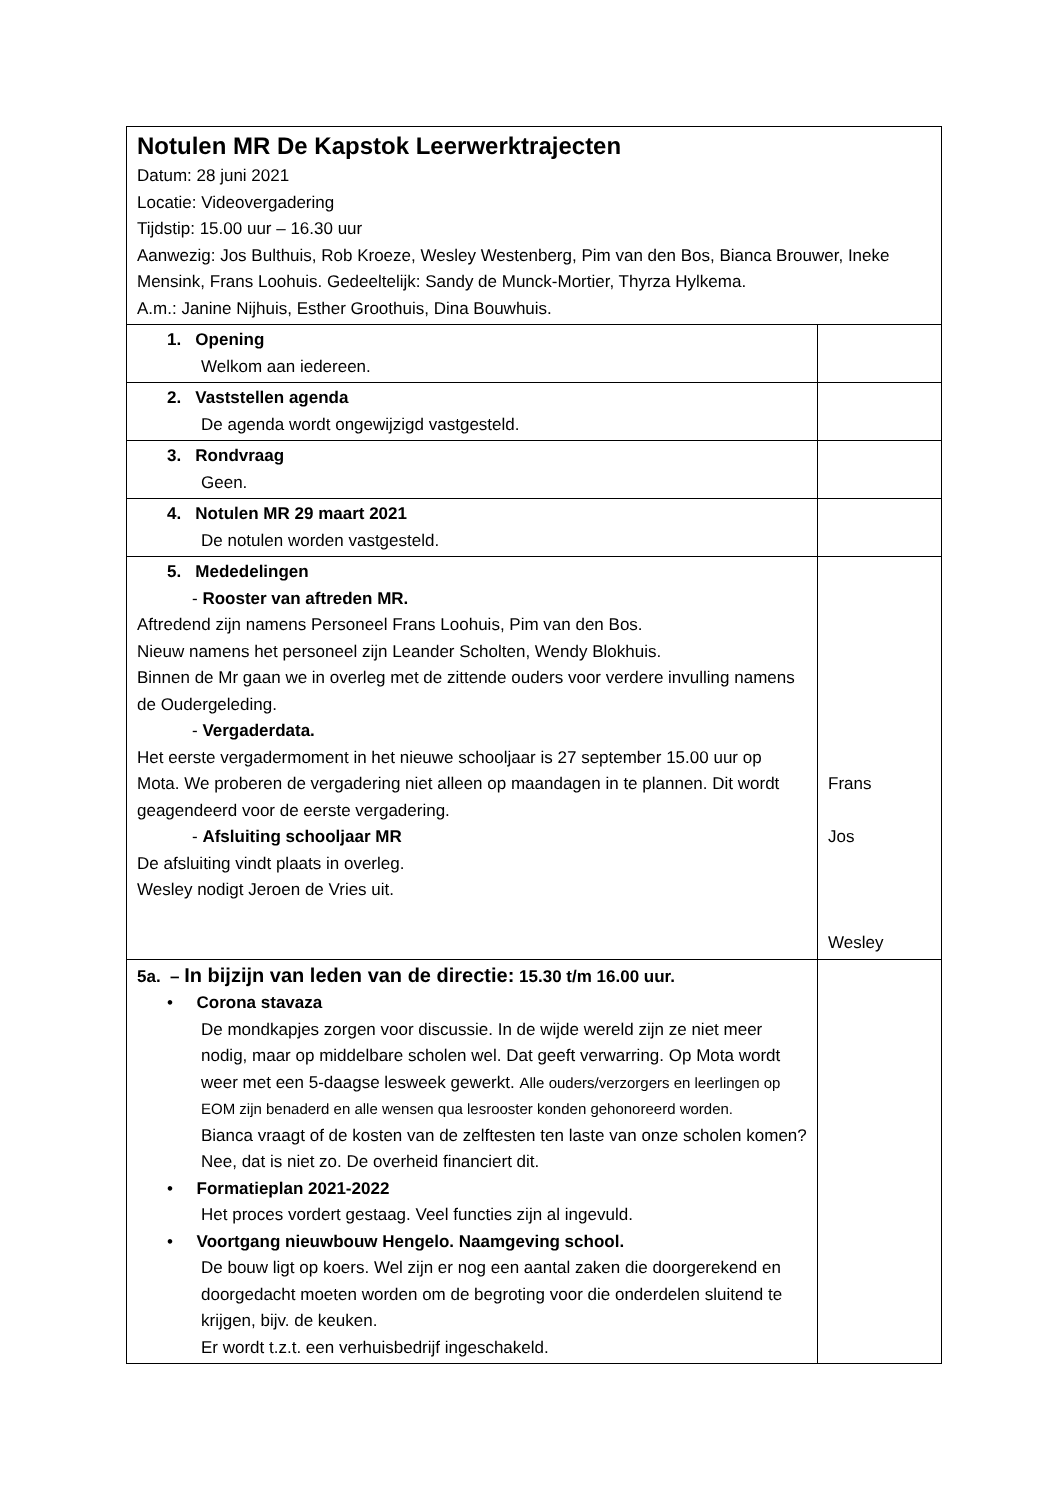| Notulen MR De Kapstok Leerwerktrajecten Datum: 28 juni 2021 Locatie: Videovergadering Tijdstip: 15.00 uur – 16.30 uur Aanwezig: Jos Bulthuis, Rob Kroeze, Wesley Westenberg, Pim van den Bos, Bianca Brouwer, Ineke Mensink, Frans Loohuis. Gedeeltelijk: Sandy de Munck-Mortier, Thyrza Hylkema. A.m.: Janine Nijhuis, Esther Groothuis, Dina Bouwhuis. | |
| 1. Opening Welkom aan iedereen. | |
| 2. Vaststellen agenda De agenda wordt ongewijzigd vastgesteld. | |
| 3. Rondvraag Geen. | |
| 4. Notulen MR 29 maart 2021 De notulen worden vastgesteld. | |
| 5. Mededelingen - Rooster van aftreden MR. Aftredend zijn namens Personeel Frans Loohuis, Pim van den Bos. Nieuw namens het personeel zijn Leander Scholten, Wendy Blokhuis. Binnen de Mr gaan we in overleg met de zittende ouders voor verdere invulling namens de Oudergeleding. - Vergaderdata. Het eerste vergadermoment in het nieuwe schooljaar is 27 september 15.00 uur op Mota. We proberen de vergadering niet alleen op maandagen in te plannen. Dit wordt geagendeerd voor de eerste vergadering. - Afsluiting schooljaar MR De afsluiting vindt plaats in overleg. Wesley nodigt Jeroen de Vries uit. | Frans Jos Wesley |
| 5a. – In bijzijn van leden van de directie: 15.30 t/m 16.00 uur. • Corona stavaza De mondkapjes zorgen voor discussie. In de wijde wereld zijn ze niet meer nodig, maar op middelbare scholen wel. Dat geeft verwarring. Op Mota wordt weer met een 5-daagse lesweek gewerkt. Alle ouders/verzorgers en leerlingen op EOM zijn benaderd en alle wensen qua lesrooster konden gehonoreerd worden. Bianca vraagt of de kosten van de zelftesten ten laste van onze scholen komen? Nee, dat is niet zo. De overheid financiert dit. • Formatieplan 2021-2022 Het proces vordert gestaag. Veel functies zijn al ingevuld. • Voortgang nieuwbouw Hengelo. Naamgeving school. De bouw ligt op koers. Wel zijn er nog een aantal zaken die doorgerekend en doorgedacht moeten worden om de begroting voor die onderdelen sluitend te krijgen, bijv. de keuken. Er wordt t.z.t. een verhuisbedrijf ingeschakeld. | |